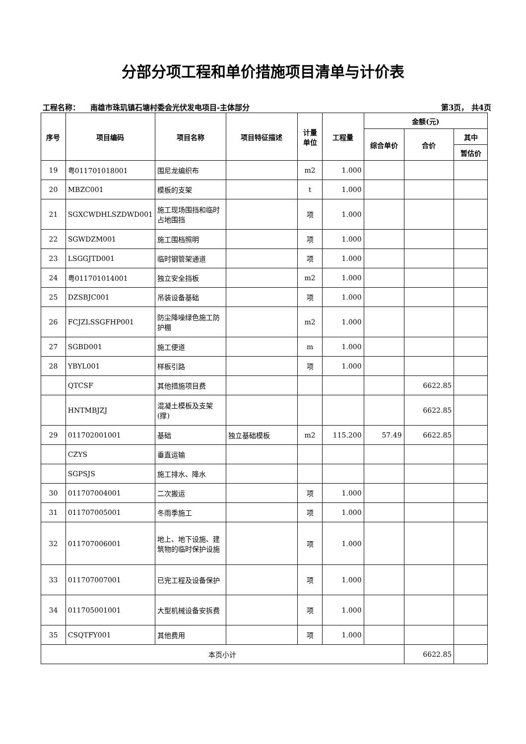分部分项工程和单价措施项目清单与计价表
工程名称： 南雄市珠玑镇石塘村委会光伏发电项目-主体部分 第3页， 共4页
| 序号 | 项目编码 | 项目名称 | 项目特征描述 | 计量 单位 | 工程量 | 金额(元) | | |
| --- | --- | --- | --- | --- | --- | --- | --- | --- |
| | | | | | | 综合单价 | 合价 | 其中 |
| | | | | | | | | 暂估价 |
| 19 | 粤011701018001 | 围尼龙编织布 | | m2 | 1.000 | | | |
| 20 | MBZC001 | 模板的支架 | | t | 1.000 | | | |
| 21 | SGXCWDHLSZDWD001 | 施工现场围挡和临时占地围挡 | | 项 | 1.000 | | | |
| 22 | SGWDZM001 | 施工围档照明 | | 项 | 1.000 | | | |
| 23 | LSGGJTD001 | 临时钢管架通道 | | 项 | 1.000 | | | |
| 24 | 粤011701014001 | 独立安全挡板 | | m2 | 1.000 | | | |
| 25 | DZSBJC001 | 吊装设备基础 | | 项 | 1.000 | | | |
| 26 | FCJZLSSGFHP001 | 防尘降噪绿色施工防护棚 | | m2 | 1.000 | | | |
| 27 | SGBD001 | 施工便道 | | m | 1.000 | | | |
| 28 | YBYL001 | 样板引路 | | 项 | 1.000 | | | |
| | QTCSF | 其他措施项目费 | | | | | 6622.85 | |
| | HNTMBJZJ | 混凝土模板及支架(撑) | | | | | 6622.85 | |
| 29 | 011702001001 | 基础 | 独立基础模板 | m2 | 115.200 | 57.49 | 6622.85 | |
| | CZYS | 垂直运输 | | | | | | |
| | SGPSJS | 施工排水、降水 | | | | | | |
| 30 | 011707004001 | 二次搬运 | | 项 | 1.000 | | | |
| 31 | 011707005001 | 冬雨季施工 | | 项 | 1.000 | | | |
| 32 | 011707006001 | 地上、地下设施、建筑物的临时保护设施 | | 项 | 1.000 | | | |
| 33 | 011707007001 | 已完工程及设备保护 | | 项 | 1.000 | | | |
| 34 | 011705001001 | 大型机械设备安拆费 | | 项 | 1.000 | | | |
| 35 | CSQTFY001 | 其他费用 | | 项 | 1.000 | | | |
| 本页小计 | | | | | | | 6622.85 | |